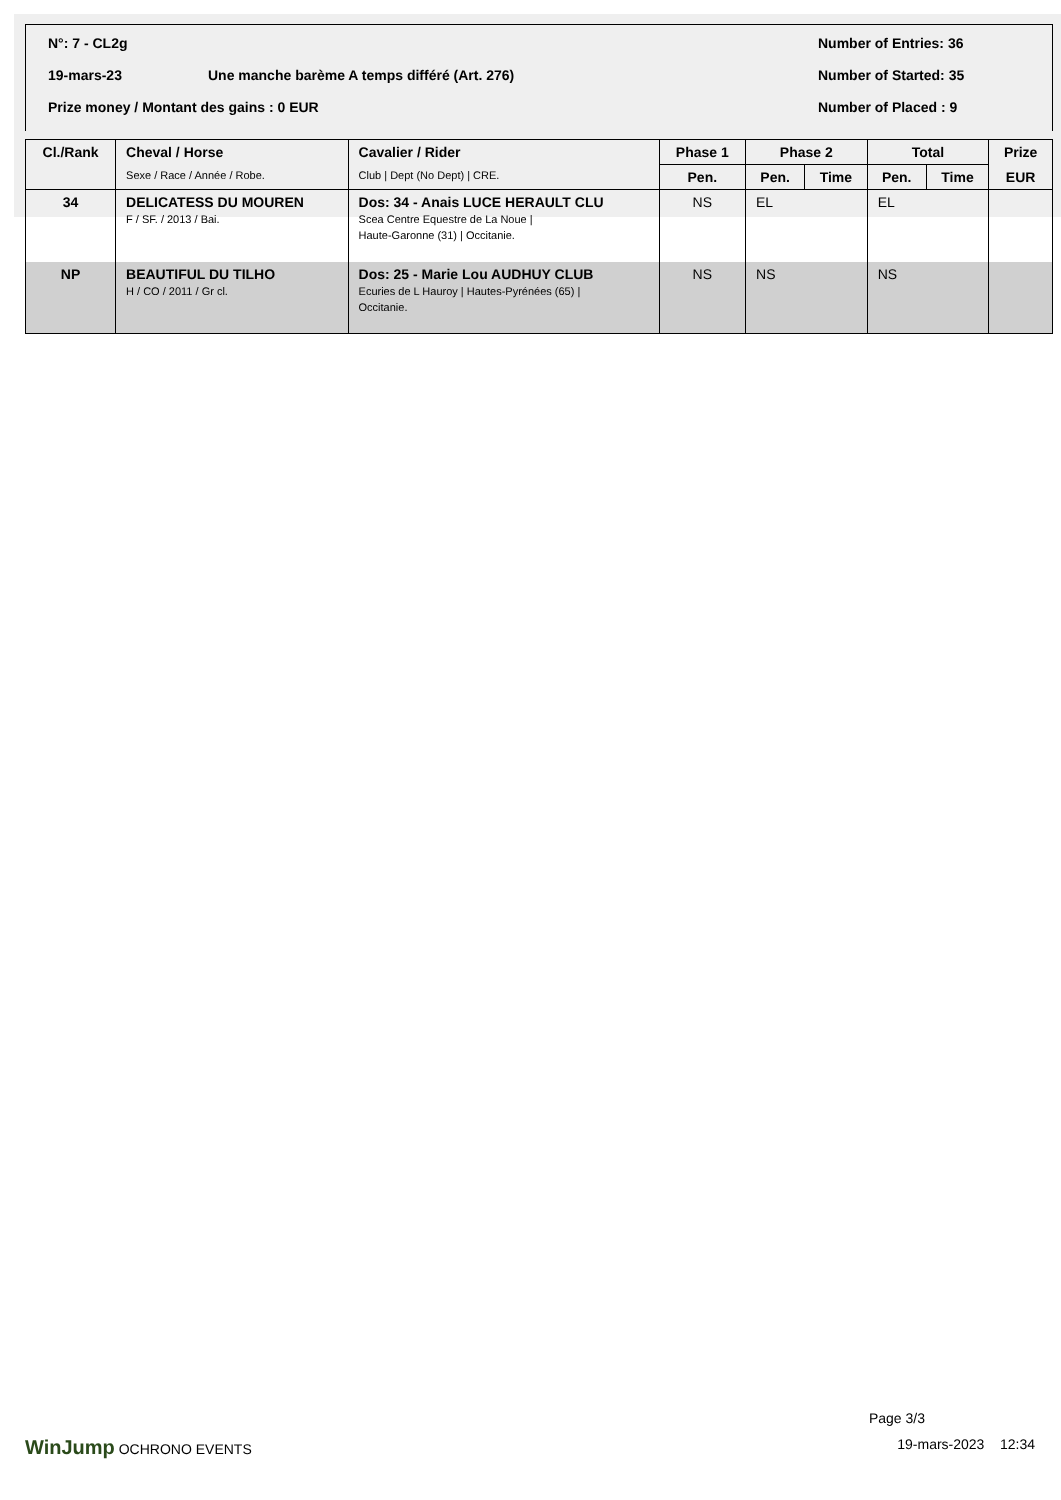N°: 7 - CL2g Number of Entries: 36
19-mars-23 Une manche barème A temps différé (Art. 276) Number of Started: 35
Prize money / Montant des gains : 0 EUR Number of Placed : 9
| Cl./Rank | Cheval / Horse | Cavalier / Rider | Phase 1 | Phase 2 | | Total | | Prize |
| --- | --- | --- | --- | --- | --- | --- | --- | --- |
| | Sexe / Race / Année / Robe. | Club / Dept (No Dept) / CRE. | Pen. | Pen. | Time | Pen. | Time | EUR |
| 34 | DELICATESS DU MOUREN F / SF. / 2013 / Bai. | Dos: 34 - Anais LUCE HERAULT CLU Scea Centre Equestre de La Noue / Haute-Garonne (31) / Occitanie. | NS | EL | | EL | | |
| NP | BEAUTIFUL DU TILHO H / CO / 2011 / Gr cl. | Dos: 25 - Marie Lou AUDHUY CLUB Ecuries de L Hauroy / Hautes-Pyrénées (65) / Occitanie. | NS | NS | | NS | | |
Page 3/3
WinJump OCHRONO EVENTS 19-mars-2023 12:34